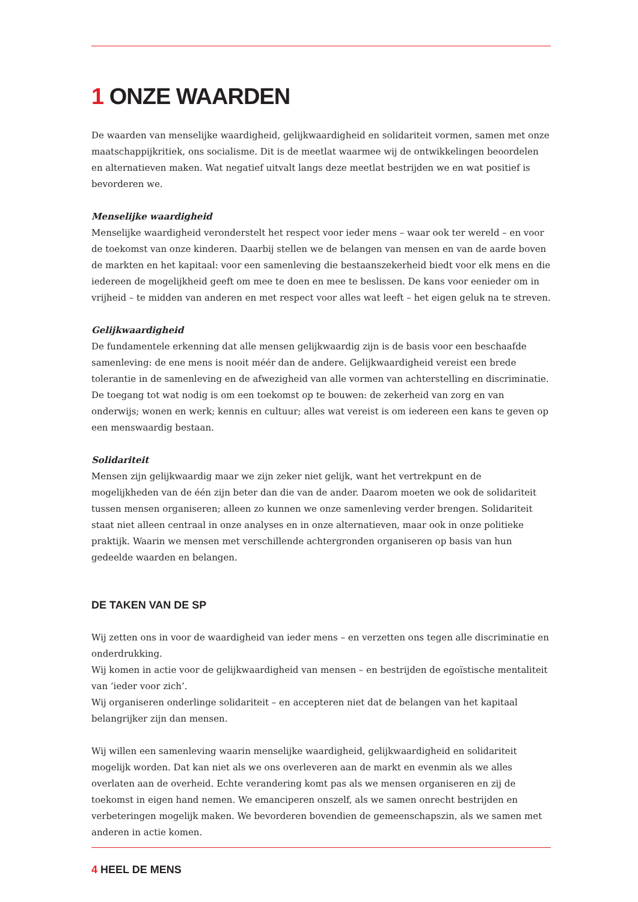1 ONZE WAARDEN
De waarden van menselijke waardigheid, gelijkwaardigheid en solidariteit vormen, samen met onze maatschappijkritiek, ons socialisme. Dit is de meetlat waarmee wij de ontwikkelingen beoordelen en alternatieven maken. Wat negatief uitvalt langs deze meetlat bestrijden we en wat positief is bevorderen we.
Menselijke waardigheid
Menselijke waardigheid veronderstelt het respect voor ieder mens – waar ook ter wereld – en voor de toekomst van onze kinderen. Daarbij stellen we de belangen van mensen en van de aarde boven de markten en het kapitaal: voor een samenleving die bestaanszekerheid biedt voor elk mens en die iedereen de mogelijkheid geeft om mee te doen en mee te beslissen. De kans voor eenieder om in vrijheid – te midden van anderen en met respect voor alles wat leeft – het eigen geluk na te streven.
Gelijkwaardigheid
De fundamentele erkenning dat alle mensen gelijkwaardig zijn is de basis voor een beschaafde samenleving: de ene mens is nooit méér dan de andere. Gelijkwaardigheid vereist een brede tolerantie in de samenleving en de afwezigheid van alle vormen van achterstelling en discriminatie. De toegang tot wat nodig is om een toekomst op te bouwen: de zekerheid van zorg en van onderwijs; wonen en werk; kennis en cultuur; alles wat vereist is om iedereen een kans te geven op een menswaardig bestaan.
Solidariteit
Mensen zijn gelijkwaardig maar we zijn zeker niet gelijk, want het vertrekpunt en de mogelijkheden van de één zijn beter dan die van de ander. Daarom moeten we ook de solidariteit tussen mensen organiseren; alleen zo kunnen we onze samenleving verder brengen. Solidariteit staat niet alleen centraal in onze analyses en in onze alternatieven, maar ook in onze politieke praktijk. Waarin we mensen met verschillende achtergronden organiseren op basis van hun gedeelde waarden en belangen.
DE TAKEN VAN DE SP
Wij zetten ons in voor de waardigheid van ieder mens – en verzetten ons tegen alle discriminatie en onderdrukking.
Wij komen in actie voor de gelijkwaardigheid van mensen – en bestrijden de egoïstische mentaliteit van ‘ieder voor zich’.
Wij organiseren onderlinge solidariteit – en accepteren niet dat de belangen van het kapitaal belangrijker zijn dan mensen.
Wij willen een samenleving waarin menselijke waardigheid, gelijkwaardigheid en solidariteit mogelijk worden. Dat kan niet als we ons overleveren aan de markt en evenmin als we alles overlaten aan de overheid. Echte verandering komt pas als we mensen organiseren en zij de toekomst in eigen hand nemen. We emanciperen onszelf, als we samen onrecht bestrijden en verbeteringen mogelijk maken. We bevorderen bovendien de gemeenschapszin, als we samen met anderen in actie komen.
4 HEEL DE MENS